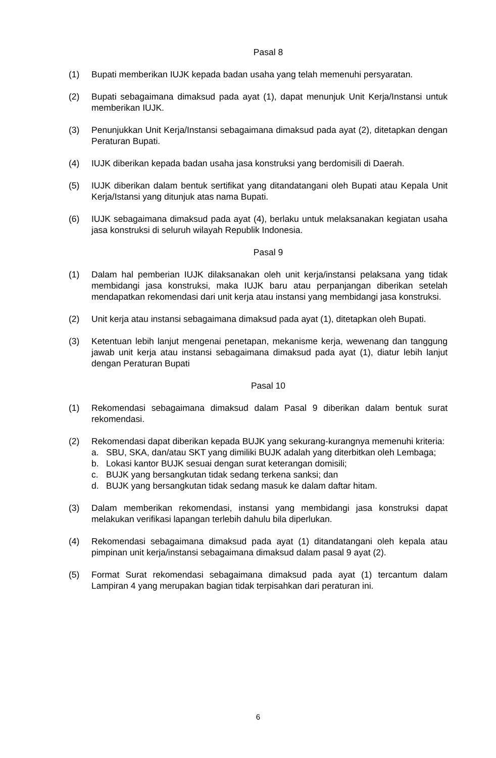Pasal 8
(1) Bupati memberikan IUJK kepada badan usaha yang telah memenuhi persyaratan.
(2) Bupati sebagaimana dimaksud pada ayat (1), dapat menunjuk Unit Kerja/Instansi untuk memberikan IUJK.
(3) Penunjukkan Unit Kerja/Instansi sebagaimana dimaksud pada ayat (2), ditetapkan dengan Peraturan Bupati.
(4) IUJK diberikan kepada badan usaha jasa konstruksi yang berdomisili di Daerah.
(5) IUJK diberikan dalam bentuk sertifikat yang ditandatangani oleh Bupati atau Kepala Unit Kerja/Istansi yang ditunjuk atas nama Bupati.
(6) IUJK sebagaimana dimaksud pada ayat (4), berlaku untuk melaksanakan kegiatan usaha jasa konstruksi di seluruh wilayah Republik Indonesia.
Pasal 9
(1) Dalam hal pemberian IUJK dilaksanakan oleh unit kerja/instansi pelaksana yang tidak membidangi jasa konstruksi, maka IUJK baru atau perpanjangan diberikan setelah mendapatkan rekomendasi dari unit kerja atau instansi yang membidangi jasa konstruksi.
(2) Unit kerja atau instansi sebagaimana dimaksud pada ayat (1), ditetapkan oleh Bupati.
(3) Ketentuan lebih lanjut mengenai penetapan, mekanisme kerja, wewenang dan tanggung jawab unit kerja atau instansi sebagaimana dimaksud pada ayat (1), diatur lebih lanjut dengan Peraturan Bupati
Pasal 10
(1) Rekomendasi sebagaimana dimaksud dalam Pasal 9 diberikan dalam bentuk surat rekomendasi.
(2) Rekomendasi dapat diberikan kepada BUJK yang sekurang-kurangnya memenuhi kriteria:
a. SBU, SKA, dan/atau SKT yang dimiliki BUJK adalah yang diterbitkan oleh Lembaga;
b. Lokasi kantor BUJK sesuai dengan surat keterangan domisili;
c. BUJK yang bersangkutan tidak sedang terkena sanksi; dan
d. BUJK yang bersangkutan tidak sedang masuk ke dalam daftar hitam.
(3) Dalam memberikan rekomendasi, instansi yang membidangi jasa konstruksi dapat melakukan verifikasi lapangan terlebih dahulu bila diperlukan.
(4) Rekomendasi sebagaimana dimaksud pada ayat (1) ditandatangani oleh kepala atau pimpinan unit kerja/instansi sebagaimana dimaksud dalam pasal 9 ayat (2).
(5) Format Surat rekomendasi sebagaimana dimaksud pada ayat (1) tercantum dalam Lampiran 4 yang merupakan bagian tidak terpisahkan dari peraturan ini.
6